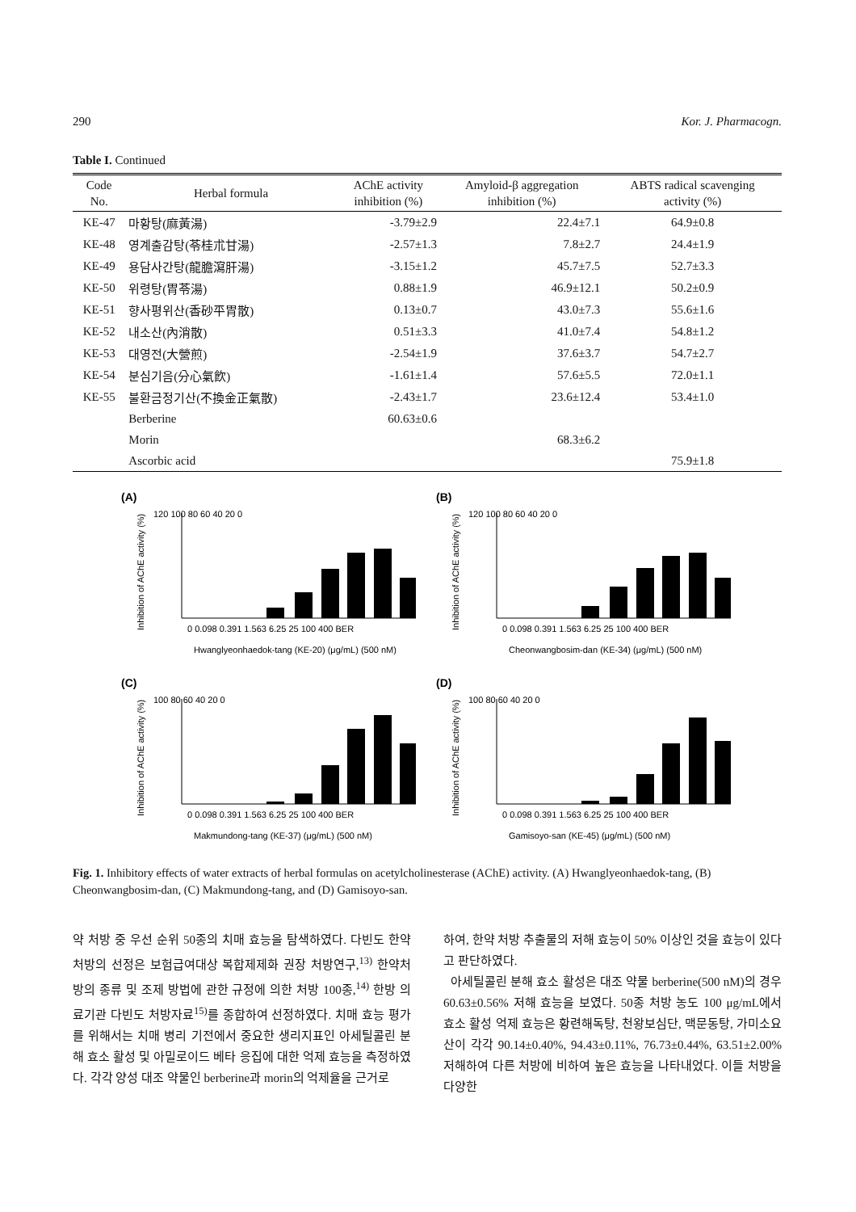290 Kor. J. Pharmacogn.
Table I. Continued
| Code No. | Herbal formula | AChE activity inhibition (%) | Amyloid-β aggregation inhibition (%) | ABTS radical scavenging activity (%) |
| --- | --- | --- | --- | --- |
| KE-47 | 마황탕(麻黃湯) | -3.79±2.9 | 22.4±7.1 | 64.9±0.8 |
| KE-48 | 영계출감탕(苓桂朮甘湯) | -2.57±1.3 | 7.8±2.7 | 24.4±1.9 |
| KE-49 | 용담사간탕(龍膽瀉肝湯) | -3.15±1.2 | 45.7±7.5 | 52.7±3.3 |
| KE-50 | 위령탕(胃苓湯) | 0.88±1.9 | 46.9±12.1 | 50.2±0.9 |
| KE-51 | 향사평위산(香砂平胃散) | 0.13±0.7 | 43.0±7.3 | 55.6±1.6 |
| KE-52 | 내소산(內消散) | 0.51±3.3 | 41.0±7.4 | 54.8±1.2 |
| KE-53 | 대영전(大營煎) | -2.54±1.9 | 37.6±3.7 | 54.7±2.7 |
| KE-54 | 분심기음(分心氣飮) | -1.61±1.4 | 57.6±5.5 | 72.0±1.1 |
| KE-55 | 불환금정기산(不換金正氣散) | -2.43±1.7 | 23.6±12.4 | 53.4±1.0 |
| | Berberine | 60.63±0.6 | | |
| | Morin | | 68.3±6.2 | |
| | Ascorbic acid | | | 75.9±1.8 |
(A)
Inhibition of AChE activity (%)
120 100 80 60 40 20 0
0 0.098 0.391 1.563 6.25 25 100 400 BER
Hwanglyeonhaedok-tang (KE-20) (μg/mL) (500 nM)
(B)
Inhibition of AChE activity (%)
120 100 80 60 40 20 0
0 0.098 0.391 1.563 6.25 25 100 400 BER
Cheonwangbosim-dan (KE-34) (μg/mL) (500 nM)
(C)
Inhibition of AChE activity (%)
100 80 60 40 20 0
0 0.098 0.391 1.563 6.25 25 100 400 BER
Makmundong-tang (KE-37) (μg/mL) (500 nM)
(D)
Inhibition of AChE activity (%)
100 80 60 40 20 0
0 0.098 0.391 1.563 6.25 25 100 400 BER
Gamisoyo-san (KE-45) (μg/mL) (500 nM)
Fig. 1. Inhibitory effects of water extracts of herbal formulas on acetylcholinesterase (AChE) activity. (A) Hwanglyeonhaedok-tang, (B) Cheonwangbosim-dan, (C) Makmundong-tang, and (D) Gamisoyo-san.
약 처방 중 우선 순위 50종의 치매 효능을 탐색하였다. 다빈도 한약처방의 선정은 보험급여대상 복합제제화 권장 처방연구,<sup>13)</sup> 한약처방의 종류 및 조제 방법에 관한 규정에 의한 처방 100종,<sup>14)</sup> 한방 의료기관 다빈도 처방자료<sup>15)</sup>를 종합하여 선정하였다. 치매 효능 평가를 위해서는 치매 병리 기전에서 중요한 생리지표인 아세틸콜린 분해 효소 활성 및 아밀로이드 베타 응집에 대한 억제 효능을 측정하였다. 각각 양성 대조 약물인 berberine과 morin의 억제율을 근거로
하여, 한약 처방 추출물의 저해 효능이 50% 이상인 것을 효능이 있다고 판단하였다.
아세틸콜린 분해 효소 활성은 대조 약물 berberine(500 nM)의 경우 60.63±0.56% 저해 효능을 보였다. 50종 처방 농도 100 μg/mL에서 효소 활성 억제 효능은 황련해독탕, 천왕보심단, 맥문동탕, 가미소요산이 각각 90.14±0.40%, 94.43±0.11%, 76.73±0.44%, 63.51±2.00% 저해하여 다른 처방에 비하여 높은 효능을 나타내었다. 이들 처방을 다양한